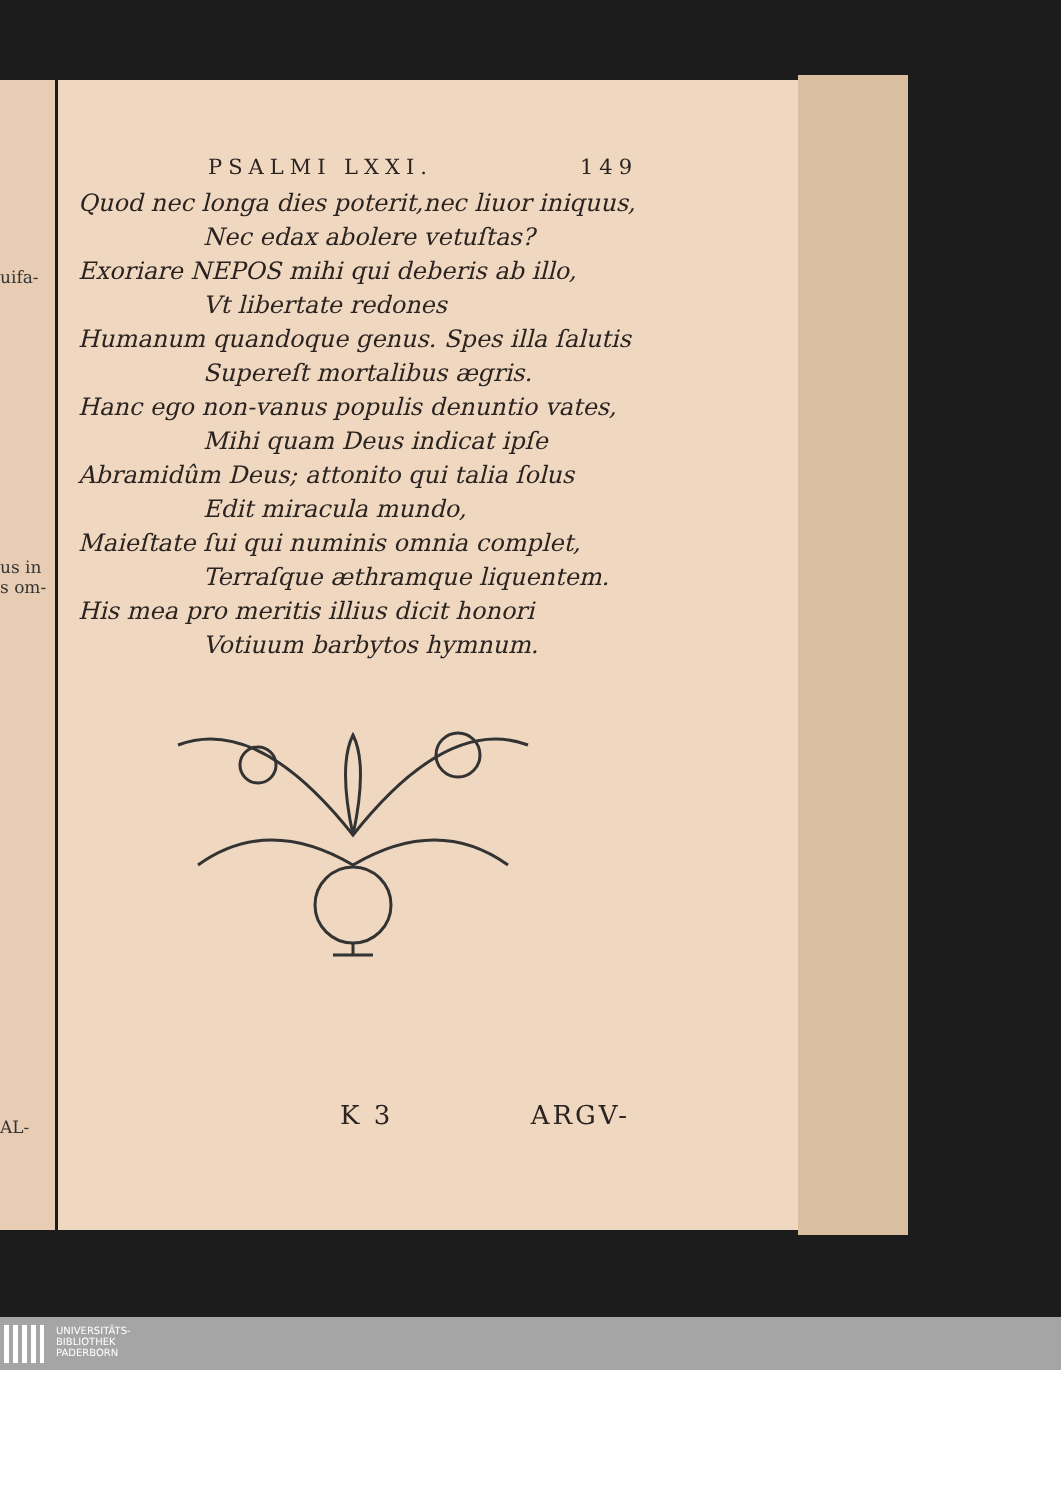uifa-
us in
s om-
AL-
PSALMI LXXI. 149
Quod nec longa dies poterit,nec liuor iniquus,
Nec edax abolere vetuſtas?
Exoriare NEPOS mihi qui deberis ab illo,
Vt libertate redones
Humanum quandoque genus. Spes illa ſalutis
Supereſt mortalibus ægris.
Hanc ego non-vanus populis denuntio vates,
Mihi quam Deus indicat ipſe
Abramidûm Deus; attonito qui talia ſolus
Edit miracula mundo,
Maieſtate ſui qui numinis omnia complet,
Terraſque æthramque liquentem.
His mea pro meritis illius dicit honori
Votiuum barbytos hymnum.
K 3 ARGV-
UNIVERSITÄTS-
BIBLIOTHEK
PADERBORN